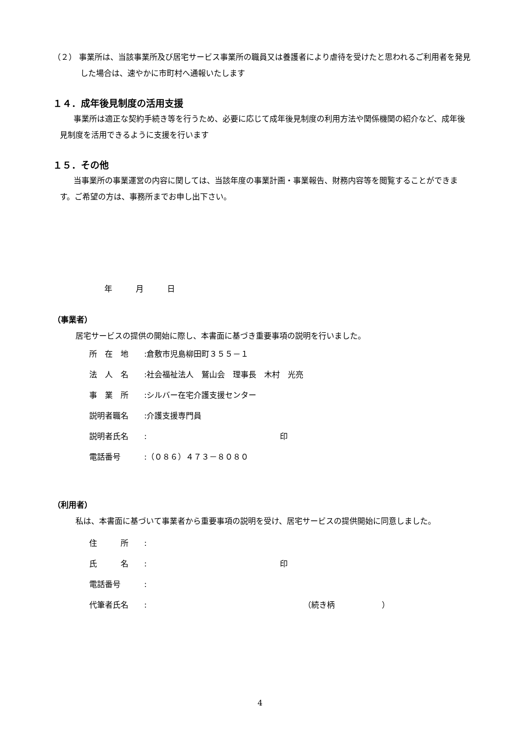（２） 事業所は、当該事業所及び居宅サービス事業所の職員又は養護者により虐待を受けたと思われるご利用者を発見した場合は、速やかに市町村へ通報いたします
１４．成年後見制度の活用支援
事業所は適正な契約手続き等を行うため、必要に応じて成年後見制度の利用方法や関係機関の紹介など、成年後見制度を活用できるように支援を行います
１５．その他
当事業所の事業運営の内容に関しては、当該年度の事業計画・事業報告、財務内容等を閲覧することができます。ご希望の方は、事務所までお申し出下さい。
年　　　月　　　日
（事業者）
居宅サービスの提供の開始に際し、本書面に基づき重要事項の説明を行いました。
所　在　地:倉敷市児島柳田町３５５－１
法　人　名:社会福祉法人　鷲山会　理事長　木村　光亮
事　業　所:シルバー在宅介護支援センター
説明者職名:介護支援専門員
説明者氏名: 印
電話番号:（０８６）４７３－８０８０
（利用者）
私は、本書面に基づいて事業者から重要事項の説明を受け、居宅サービスの提供開始に同意しました。
住　　　所:
氏　　　名: 印
電話番号:
代筆者氏名: （続き柄　　　　　　）
4